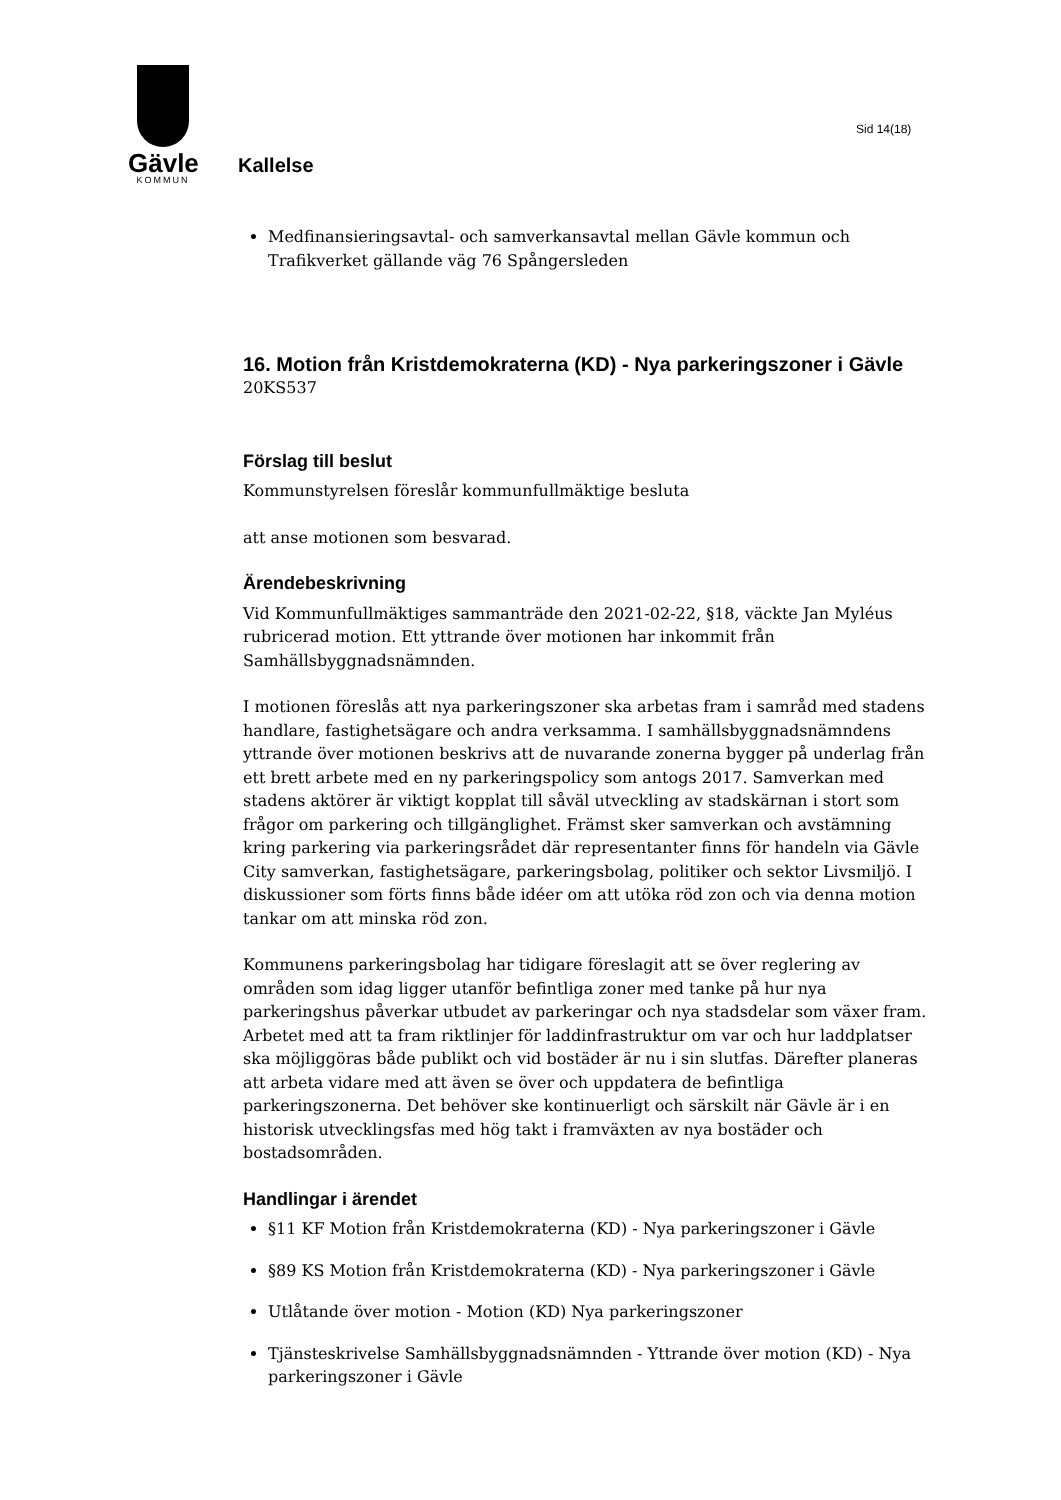Sid 14(18)
Gävle
KOMMUN
Kallelse
Medfinansieringsavtal- och samverkansavtal mellan Gävle kommun och Trafikverket gällande väg 76 Spångersleden
16. Motion från Kristdemokraterna (KD) - Nya parkeringszoner i Gävle
20KS537
Förslag till beslut
Kommunstyrelsen föreslår kommunfullmäktige besluta
att anse motionen som besvarad.
Ärendebeskrivning
Vid Kommunfullmäktiges sammanträde den 2021-02-22, §18, väckte Jan Myléus rubricerad motion. Ett yttrande över motionen har inkommit från Samhällsbyggnadsnämnden.
I motionen föreslås att nya parkeringszoner ska arbetas fram i samråd med stadens handlare, fastighetsägare och andra verksamma. I samhällsbyggnadsnämndens yttrande över motionen beskrivs att de nuvarande zonerna bygger på underlag från ett brett arbete med en ny parkeringspolicy som antogs 2017. Samverkan med stadens aktörer är viktigt kopplat till såväl utveckling av stadskärnan i stort som frågor om parkering och tillgänglighet. Främst sker samverkan och avstämning kring parkering via parkeringsrådet där representanter finns för handeln via Gävle City samverkan, fastighetsägare, parkeringsbolag, politiker och sektor Livsmiljö. I diskussioner som förts finns både idéer om att utöka röd zon och via denna motion tankar om att minska röd zon.
Kommunens parkeringsbolag har tidigare föreslagit att se över reglering av områden som idag ligger utanför befintliga zoner med tanke på hur nya parkeringshus påverkar utbudet av parkeringar och nya stadsdelar som växer fram. Arbetet med att ta fram riktlinjer för laddinfrastruktur om var och hur laddplatser ska möjliggöras både publikt och vid bostäder är nu i sin slutfas. Därefter planeras att arbeta vidare med att även se över och uppdatera de befintliga parkeringszonerna. Det behöver ske kontinuerligt och särskilt när Gävle är i en historisk utvecklingsfas med hög takt i framväxten av nya bostäder och bostadsområden.
Handlingar i ärendet
§11 KF Motion från Kristdemokraterna (KD) - Nya parkeringszoner i Gävle
§89 KS Motion från Kristdemokraterna (KD) - Nya parkeringszoner i Gävle
Utlåtande över motion - Motion (KD) Nya parkeringszoner
Tjänsteskrivelse Samhällsbyggnadsnämnden - Yttrande över motion (KD) - Nya parkeringszoner i Gävle